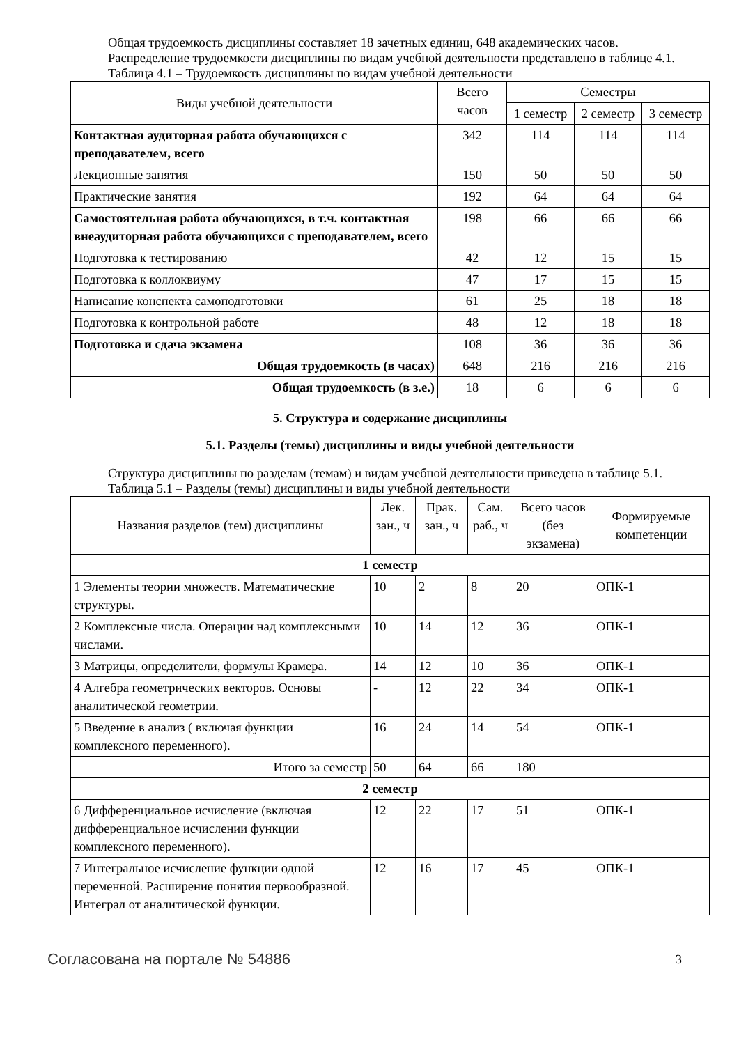Общая трудоемкость дисциплины составляет 18 зачетных единиц, 648 академических часов.
Распределение трудоемкости дисциплины по видам учебной деятельности представлено в таблице 4.1.
Таблица 4.1 – Трудоемкость дисциплины по видам учебной деятельности
| Виды учебной деятельности | Всего часов | Семестры | | |
| --- | --- | --- | --- | --- |
| | | 1 семестр | 2 семестр | 3 семестр |
| Контактная аудиторная работа обучающихся с преподавателем, всего | 342 | 114 | 114 | 114 |
| Лекционные занятия | 150 | 50 | 50 | 50 |
| Практические занятия | 192 | 64 | 64 | 64 |
| Самостоятельная работа обучающихся, в т.ч. контактная внеаудиторная работа обучающихся с преподавателем, всего | 198 | 66 | 66 | 66 |
| Подготовка к тестированию | 42 | 12 | 15 | 15 |
| Подготовка к коллоквиуму | 47 | 17 | 15 | 15 |
| Написание конспекта самоподготовки | 61 | 25 | 18 | 18 |
| Подготовка к контрольной работе | 48 | 12 | 18 | 18 |
| Подготовка и сдача экзамена | 108 | 36 | 36 | 36 |
| Общая трудоемкость (в часах) | 648 | 216 | 216 | 216 |
| Общая трудоемкость (в з.е.) | 18 | 6 | 6 | 6 |
5. Структура и содержание дисциплины
5.1. Разделы (темы) дисциплины и виды учебной деятельности
Структура дисциплины по разделам (темам) и видам учебной деятельности приведена в таблице 5.1.
Таблица 5.1 – Разделы (темы) дисциплины и виды учебной деятельности
| Названия разделов (тем) дисциплины | Лек. зан., ч | Прак. зан., ч | Сам. раб., ч | Всего часов (без экзамена) | Формируемые компетенции |
| --- | --- | --- | --- | --- | --- |
| 1 семестр | | | | | |
| 1 Элементы теории множеств. Математические структуры. | 10 | 2 | 8 | 20 | ОПК-1 |
| 2 Комплексные числа. Операции над комплексными числами. | 10 | 14 | 12 | 36 | ОПК-1 |
| 3 Матрицы, определители, формулы Крамера. | 14 | 12 | 10 | 36 | ОПК-1 |
| 4 Алгебра геометрических векторов. Основы аналитической геометрии. | - | 12 | 22 | 34 | ОПК-1 |
| 5 Введение в анализ ( включая функции комплексного переменного). | 16 | 24 | 14 | 54 | ОПК-1 |
| Итого за семестр | 50 | 64 | 66 | 180 | |
| 2 семестр | | | | | |
| 6 Дифференциальное исчисление (включая дифференциальное исчислении функции комплексного переменного). | 12 | 22 | 17 | 51 | ОПК-1 |
| 7 Интегральное исчисление функции одной переменной. Расширение понятия первообразной. Интеграл от аналитической функции. | 12 | 16 | 17 | 45 | ОПК-1 |
Согласована на портале № 54886 3